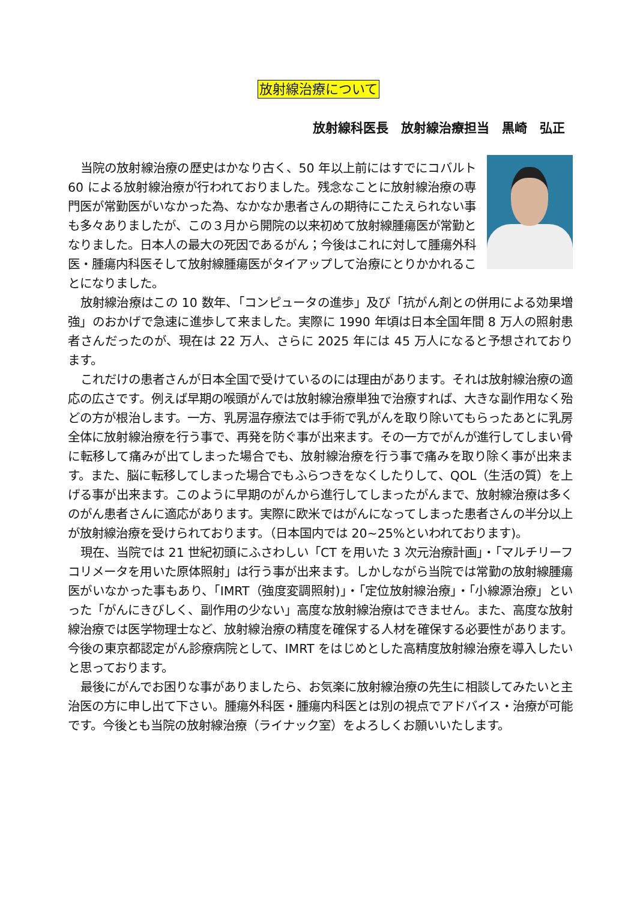放射線治療について
放射線科医長　放射線治療担当　黒崎　弘正
当院の放射線治療の歴史はかなり古く、50 年以上前にはすでにコバルト 60 による放射線治療が行われておりました。残念なことに放射線治療の専門医が常勤医がいなかった為、なかなか患者さんの期待にこたえられない事も多々ありましたが、この３月から開院の以来初めて放射線腫瘍医が常勤となりました。日本人の最大の死因であるがん；今後はこれに対して腫瘍外科医・腫瘍内科医そして放射線腫瘍医がタイアップして治療にとりかかれることになりました。
放射線治療はこの 10 数年、「コンピュータの進歩」及び「抗がん剤との併用による効果増強」のおかげで急速に進歩して来ました。実際に 1990 年頃は日本全国年間 8 万人の照射患者さんだったのが、現在は 22 万人、さらに 2025 年には 45 万人になると予想されております。
これだけの患者さんが日本全国で受けているのには理由があります。それは放射線治療の適応の広さです。例えば早期の喉頭がんでは放射線治療単独で治療すれば、大きな副作用なく殆どの方が根治します。一方、乳房温存療法では手術で乳がんを取り除いてもらったあとに乳房全体に放射線治療を行う事で、再発を防ぐ事が出来ます。その一方でがんが進行してしまい骨に転移して痛みが出てしまった場合でも、放射線治療を行う事で痛みを取り除く事が出来ます。また、脳に転移してしまった場合でもふらつきをなくしたりして、QOL（生活の質）を上げる事が出来ます。このように早期のがんから進行してしまったがんまで、放射線治療は多くのがん患者さんに適応があります。実際に欧米ではがんになってしまった患者さんの半分以上が放射線治療を受けられております。（日本国内では 20~25%といわれております)。
現在、当院では 21 世紀初頭にふさわしい「CT を用いた 3 次元治療計画」・「マルチリーフコリメータを用いた原体照射」は行う事が出来ます。しかしながら当院では常勤の放射線腫瘍医がいなかった事もあり、「IMRT（強度変調照射)」・「定位放射線治療」・「小線源治療」といった「がんにきびしく、副作用の少ない」高度な放射線治療はできません。また、高度な放射線治療では医学物理士など、放射線治療の精度を確保する人材を確保する必要性があります。今後の東京都認定がん診療病院として、IMRT をはじめとした高精度放射線治療を導入したいと思っております。
最後にがんでお困りな事がありましたら、お気楽に放射線治療の先生に相談してみたいと主治医の方に申し出て下さい。腫瘍外科医・腫瘍内科医とは別の視点でアドバイス・治療が可能です。今後とも当院の放射線治療（ライナック室）をよろしくお願いいたします。